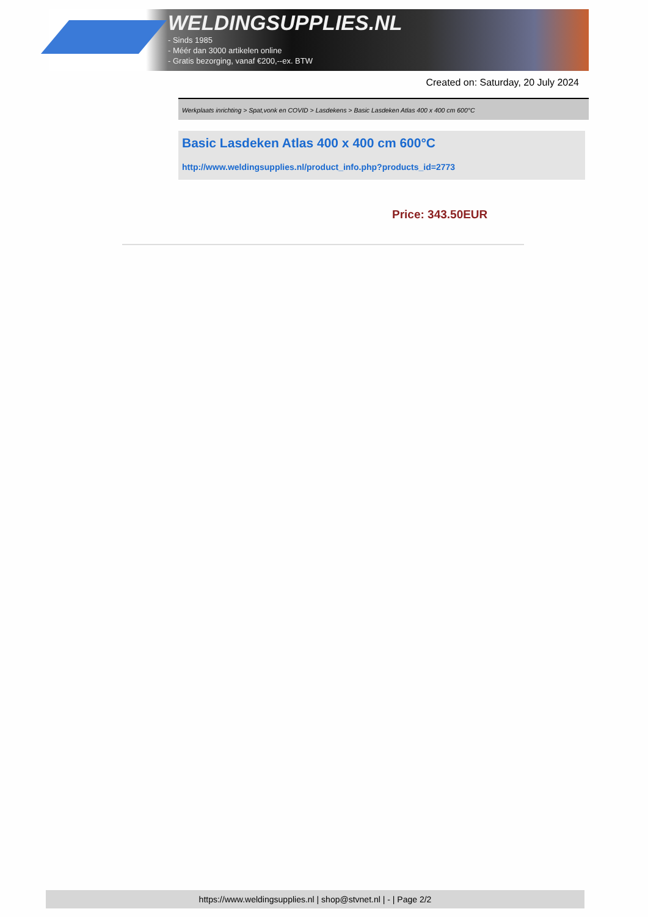WELDINGSUPPLIES.NL
- Sinds 1985
- Méér dan 3000 artikelen online
- Gratis bezorging, vanaf €200,--ex. BTW
Created on: Saturday, 20 July 2024
Werkplaats inrichting > Spat,vonk en COVID > Lasdekens > Basic Lasdeken Atlas 400 x 400 cm 600°C
Basic Lasdeken Atlas 400 x 400 cm 600°C
http://www.weldingsupplies.nl/product_info.php?products_id=2773
Price: 343.50EUR
https://www.weldingsupplies.nl | shop@stvnet.nl | - | Page 2/2